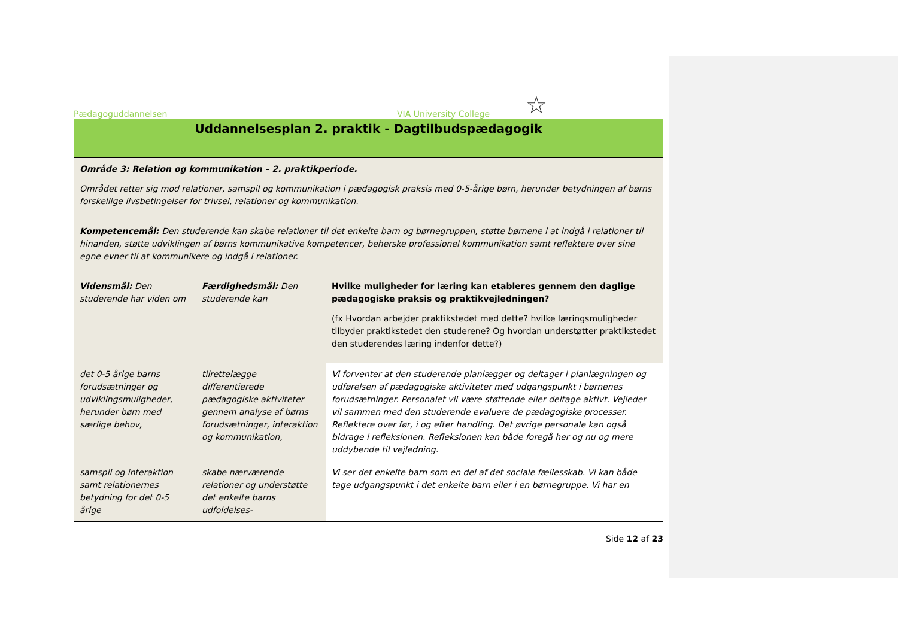Pædagoguddannelsen VIA University College ☆
| Uddannelsesplan 2. praktik - Dagtilbudspædagogik | | |
| Område 3: Relation og kommunikation – 2. praktikperiode. Området retter sig mod relationer, samspil og kommunikation i pædagogisk praksis med 0-5-årige børn, herunder betydningen af børns forskellige livsbetingelser for trivsel, relationer og kommunikation. | | |
| Kompetencemål: Den studerende kan skabe relationer til det enkelte barn og børnegruppen, støtte børnene i at indgå i relationer til hinanden, støtte udviklingen af børns kommunikative kompetencer, beherske professionel kommunikation samt reflektere over sine egne evner til at kommunikere og indgå i relationer. | | |
| Vidensmål: Den studerende har viden om | Færdighedsmål: Den studerende kan | Hvilke muligheder for læring kan etableres gennem den daglige pædagogiske praksis og praktikvejledningen? (fx Hvordan arbejder praktikstedet med dette? hvilke læringsmuligheder tilbyder praktikstedet den studerene? Og hvordan understøtter praktikstedet den studerendes læring indenfor dette?) |
| det 0-5 årige barns forudsætninger og udviklingsmuligheder, herunder børn med særlige behov, | tilrettelægge differentierede pædagogiske aktiviteter gennem analyse af børns forudsætninger, interaktion og kommunikation, | Vi forventer at den studerende planlægger og deltager i planlægningen og udførelsen af pædagogiske aktiviteter med udgangspunkt i børnenes forudsætninger. Personalet vil være støttende eller deltage aktivt. Vejleder vil sammen med den studerende evaluere de pædagogiske processer. Reflektere over før, i og efter handling. Det øvrige personale kan også bidrage i refleksionen. Refleksionen kan både foregå her og nu og mere uddybende til vejledning. |
| samspil og interaktion samt relationernes betydning for det 0-5 årige | skabe nærværende relationer og understøtte det enkelte barns udfoldelses- | Vi ser det enkelte barn som en del af det sociale fællesskab. Vi kan både tage udgangspunkt i det enkelte barn eller i en børnegruppe. Vi har en |
Side 12 af 23